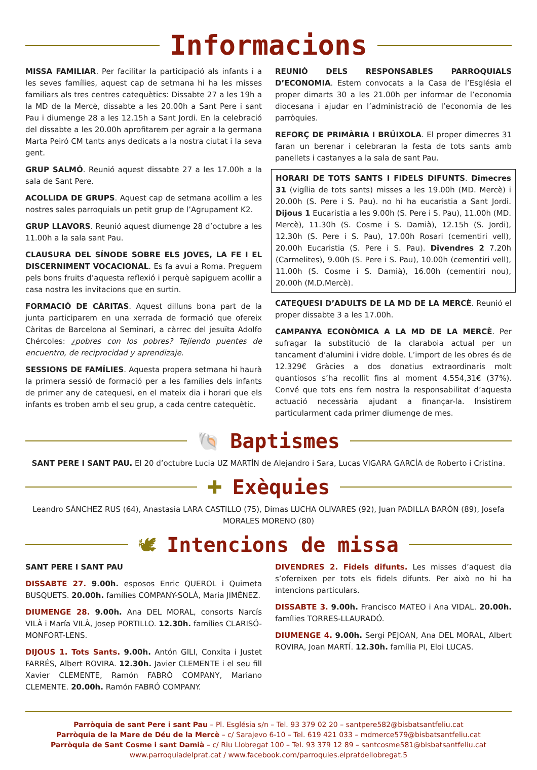Informacions
MISSA FAMILIAR. Per facilitar la participació als infants i a les seves famílies, aquest cap de setmana hi ha les misses familiars als tres centres catequètics: Dissabte 27 a les 19h a la MD de la Mercè, dissabte a les 20.00h a Sant Pere i sant Pau i diumenge 28 a les 12.15h a Sant Jordi. En la celebració del dissabte a les 20.00h aprofitarem per agrair a la germana Marta Peiró CM tants anys dedicats a la nostra ciutat i la seva gent.
GRUP SALMÓ. Reunió aquest dissabte 27 a les 17.00h a la sala de Sant Pere.
ACOLLIDA DE GRUPS. Aquest cap de setmana acollim a les nostres sales parroquials un petit grup de l’Agrupament K2.
GRUP LLAVORS. Reunió aquest diumenge 28 d’octubre a les 11.00h a la sala sant Pau.
CLAUSURA DEL SÍNODE SOBRE ELS JOVES, LA FE I EL DISCERNIMENT VOCACIONAL. Es fa avui a Roma. Preguem pels bons fruits d’aquesta reflexió i perquè sapiguem acollir a casa nostra les invitacions que en surtin.
FORMACIÓ DE CÀRITAS. Aquest dilluns bona part de la junta participarem en una xerrada de formació que ofereix Càritas de Barcelona al Seminari, a càrrec del jesuïta Adolfo Chércoles: ¿pobres con los pobres? Tejiendo puentes de encuentro, de reciprocidad y aprendizaje.
SESSIONS DE FAMÍLIES. Aquesta propera setmana hi haurà la primera sessió de formació per a les famílies dels infants de primer any de catequesi, en el mateix dia i horari que els infants es troben amb el seu grup, a cada centre catequètic.
REUNIÓ DELS RESPONSABLES PARROQUIALS D’ECONOMIA. Estem convocats a la Casa de l’Església el proper dimarts 30 a les 21.00h per informar de l’economia diocesana i ajudar en l’administració de l’economia de les parròquies.
REFORÇ DE PRIMÀRIA I BRÚIXOLA. El proper dimecres 31 faran un berenar i celebraran la festa de tots sants amb panellets i castanyes a la sala de sant Pau.
HORARI DE TOTS SANTS I FIDELS DIFUNTS. Dimecres 31 (vigília de tots sants) misses a les 19.00h (MD. Mercè) i 20.00h (S. Pere i S. Pau). no hi ha eucaristia a Sant Jordi. Dijous 1 Eucaristia a les 9.00h (S. Pere i S. Pau), 11.00h (MD. Mercè), 11.30h (S. Cosme i S. Damià), 12.15h (S. Jordi), 12.30h (S. Pere i S. Pau), 17.00h Rosari (cementiri vell), 20.00h Eucaristia (S. Pere i S. Pau). Divendres 2 7.20h (Carmelites), 9.00h (S. Pere i S. Pau), 10.00h (cementiri vell), 11.00h (S. Cosme i S. Damià), 16.00h (cementiri nou), 20.00h (M.D.Mercè).
CATEQUESI D’ADULTS DE LA MD DE LA MERCÈ. Reunió el proper dissabte 3 a les 17.00h.
CAMPANYA ECONÒMICA A LA MD DE LA MERCÈ. Per sufragar la substitució de la claraboia actual per un tancament d’alumini i vidre doble. L’import de les obres és de 12.329€ Gràcies a dos donatius extraordinaris molt quantiosos s’ha recollit fins al moment 4.554,31€ (37%). Convé que tots ens fem nostra la responsabilitat d’aquesta actuació necessària ajudant a finançar-la. Insistirem particularment cada primer diumenge de mes.
🐚
Baptismes
SANT PERE I SANT PAU. El 20 d’octubre Lucia UZ MARTÍN de Alejandro i Sara, Lucas VIGARA GARCÍA de Roberto i Cristina.
✚
Exèquies
Leandro SÁNCHEZ RUS (64), Anastasia LARA CASTILLO (75), Dimas LUCHA OLIVARES (92), Juan PADILLA BARÓN (89), Josefa MORALES MORENO (80)
🕊
Intencions de missa
SANT PERE I SANT PAU
DISSABTE 27. 9.00h. esposos Enric QUEROL i Quimeta BUSQUETS. 20.00h. famílies COMPANY-SOLÀ, Maria JIMÉNEZ.
DIUMENGE 28. 9.00h. Ana DEL MORAL, consorts Narcís VILÀ i María VILÀ, Josep PORTILLO. 12.30h. famílies CLARISÓ-MONFORT-LENS.
DIJOUS 1. Tots Sants. 9.00h. Antón GILI, Conxita i Justet FARRÉS, Albert ROVIRA. 12.30h. Javier CLEMENTE i el seu fill Xavier CLEMENTE, Ramón FABRÓ COMPANY, Mariano CLEMENTE. 20.00h. Ramón FABRÓ COMPANY.
DIVENDRES 2. Fidels difunts. Les misses d’aquest dia s’ofereixen per tots els fidels difunts. Per això no hi ha intencions particulars.
DISSABTE 3. 9.00h. Francisco MATEO i Ana VIDAL. 20.00h. famílies TORRES-LLAURADÓ.
DIUMENGE 4. 9.00h. Sergi PEJOAN, Ana DEL MORAL, Albert ROVIRA, Joan MARTÍ. 12.30h. família PI, Eloi LUCAS.
Parròquia de sant Pere i sant Pau – Pl. Església s/n – Tel. 93 379 02 20 – santpere582@bisbatsantfeliu.cat
Parròquia de la Mare de Déu de la Mercè – c/ Sarajevo 6-10 – Tel. 619 421 033 – mdmerce579@bisbatsantfeliu.cat
Parròquia de Sant Cosme i sant Damià – c/ Riu Llobregat 100 – Tel. 93 379 12 89 – santcosme581@bisbatsantfeliu.cat
www.parroquiadelprat.cat / www.facebook.com/parroquies.elpratdellobregat.5